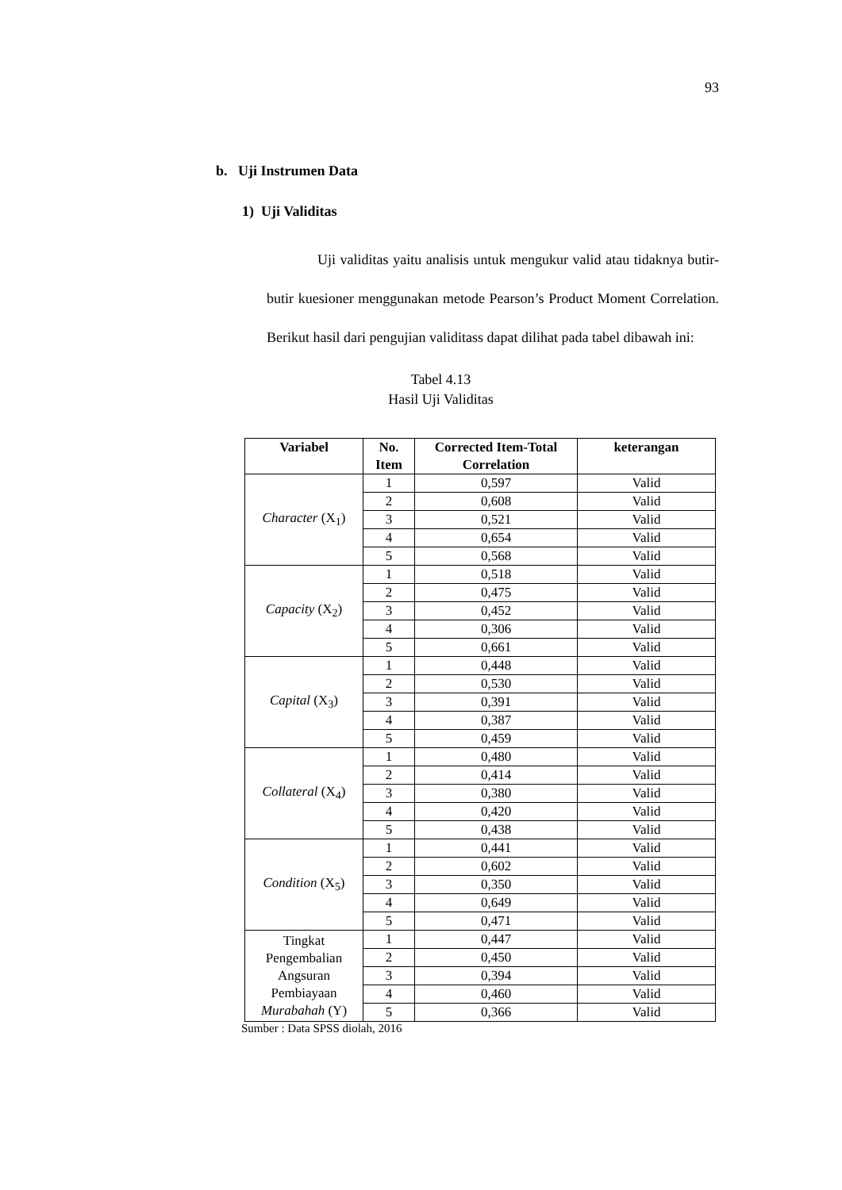93
b. Uji Instrumen Data
1) Uji Validitas
Uji validitas yaitu analisis untuk mengukur valid atau tidaknya butir-butir kuesioner menggunakan metode Pearson’s Product Moment Correlation. Berikut hasil dari pengujian validitass dapat dilihat pada tabel dibawah ini:
Tabel 4.13
Hasil Uji Validitas
| Variabel | No. Item | Corrected Item-Total Correlation | keterangan |
| --- | --- | --- | --- |
| Character (X<sub>1</sub>) | 1 | 0,597 | Valid |
| | 2 | 0,608 | Valid |
| | 3 | 0,521 | Valid |
| | 4 | 0,654 | Valid |
| | 5 | 0,568 | Valid |
| Capacity (X<sub>2</sub>) | 1 | 0,518 | Valid |
| | 2 | 0,475 | Valid |
| | 3 | 0,452 | Valid |
| | 4 | 0,306 | Valid |
| | 5 | 0,661 | Valid |
| Capital (X<sub>3</sub>) | 1 | 0,448 | Valid |
| | 2 | 0,530 | Valid |
| | 3 | 0,391 | Valid |
| | 4 | 0,387 | Valid |
| | 5 | 0,459 | Valid |
| Collateral (X<sub>4</sub>) | 1 | 0,480 | Valid |
| | 2 | 0,414 | Valid |
| | 3 | 0,380 | Valid |
| | 4 | 0,420 | Valid |
| | 5 | 0,438 | Valid |
| Condition (X<sub>5</sub>) | 1 | 0,441 | Valid |
| | 2 | 0,602 | Valid |
| | 3 | 0,350 | Valid |
| | 4 | 0,649 | Valid |
| | 5 | 0,471 | Valid |
| Tingkat Pengembalian Angsuran Pembiayaan Murabahah (Y) | 1 | 0,447 | Valid |
| | 2 | 0,450 | Valid |
| | 3 | 0,394 | Valid |
| | 4 | 0,460 | Valid |
| | 5 | 0,366 | Valid |
Sumber : Data SPSS diolah, 2016